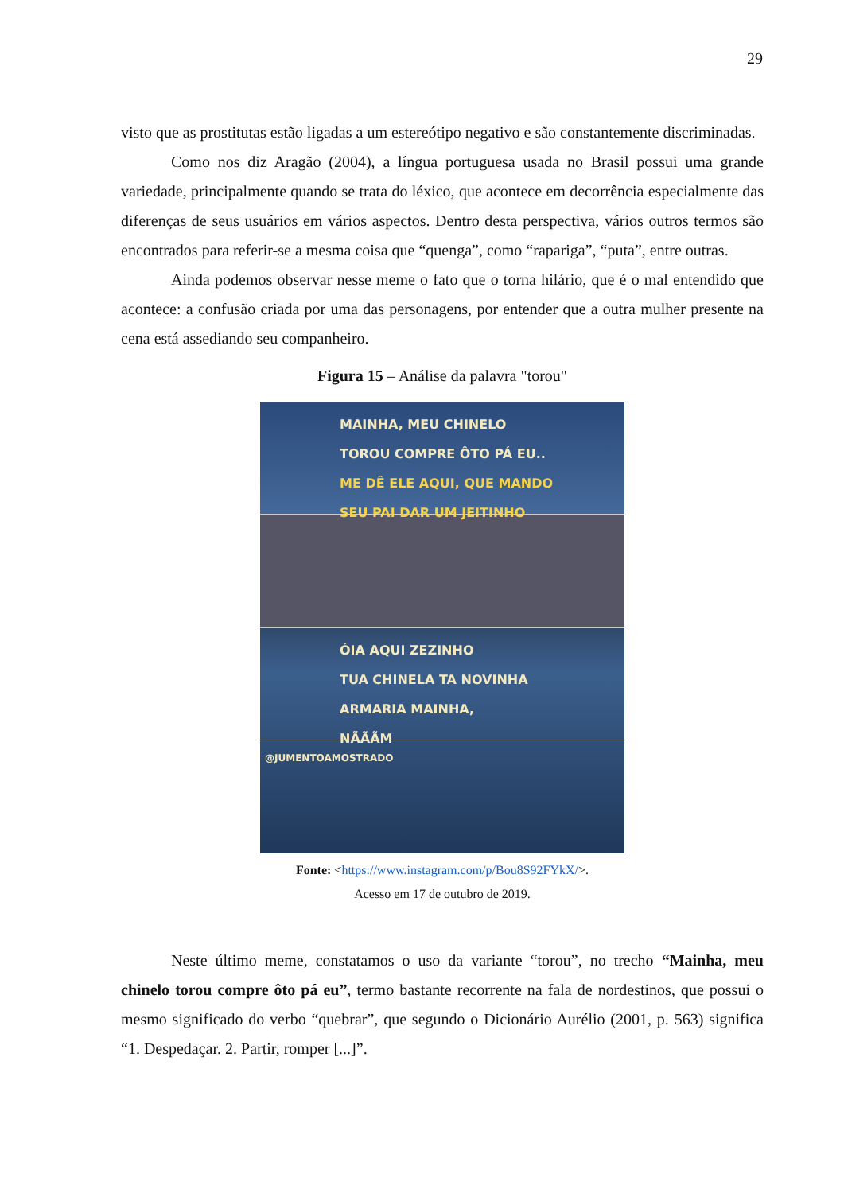29
visto que as prostitutas estão ligadas a um estereótipo negativo e são constantemente discriminadas.
Como nos diz Aragão (2004), a língua portuguesa usada no Brasil possui uma grande variedade, principalmente quando se trata do léxico, que acontece em decorrência especialmente das diferenças de seus usuários em vários aspectos. Dentro desta perspectiva, vários outros termos são encontrados para referir-se a mesma coisa que “quenga”, como “rapariga”, “puta”, entre outras.
Ainda podemos observar nesse meme o fato que o torna hilário, que é o mal entendido que acontece: a confusão criada por uma das personagens, por entender que a outra mulher presente na cena está assediando seu companheiro.
Figura 15 – Análise da palavra "torou"
MAINHA, MEU CHINELO
TOROU COMPRE ÔTO PÁ EU..
ME DÊ ELE AQUI, QUE MANDO
SEU PAI DAR UM JEITINHO
ÓIA AQUI ZEZINHO
TUA CHINELA TA NOVINHA
ARMARIA MAINHA,
NÃÃÃM
@JUMENTOAMOSTRADO
Fonte: <https://www.instagram.com/p/Bou8S92FYkX/>.
Acesso em 17 de outubro de 2019.
Neste último meme, constatamos o uso da variante “torou”, no trecho “Mainha, meu chinelo torou compre ôto pá eu”, termo bastante recorrente na fala de nordestinos, que possui o mesmo significado do verbo “quebrar”, que segundo o Dicionário Aurélio (2001, p. 563) significa “1. Despedaçar. 2. Partir, romper [...]”.